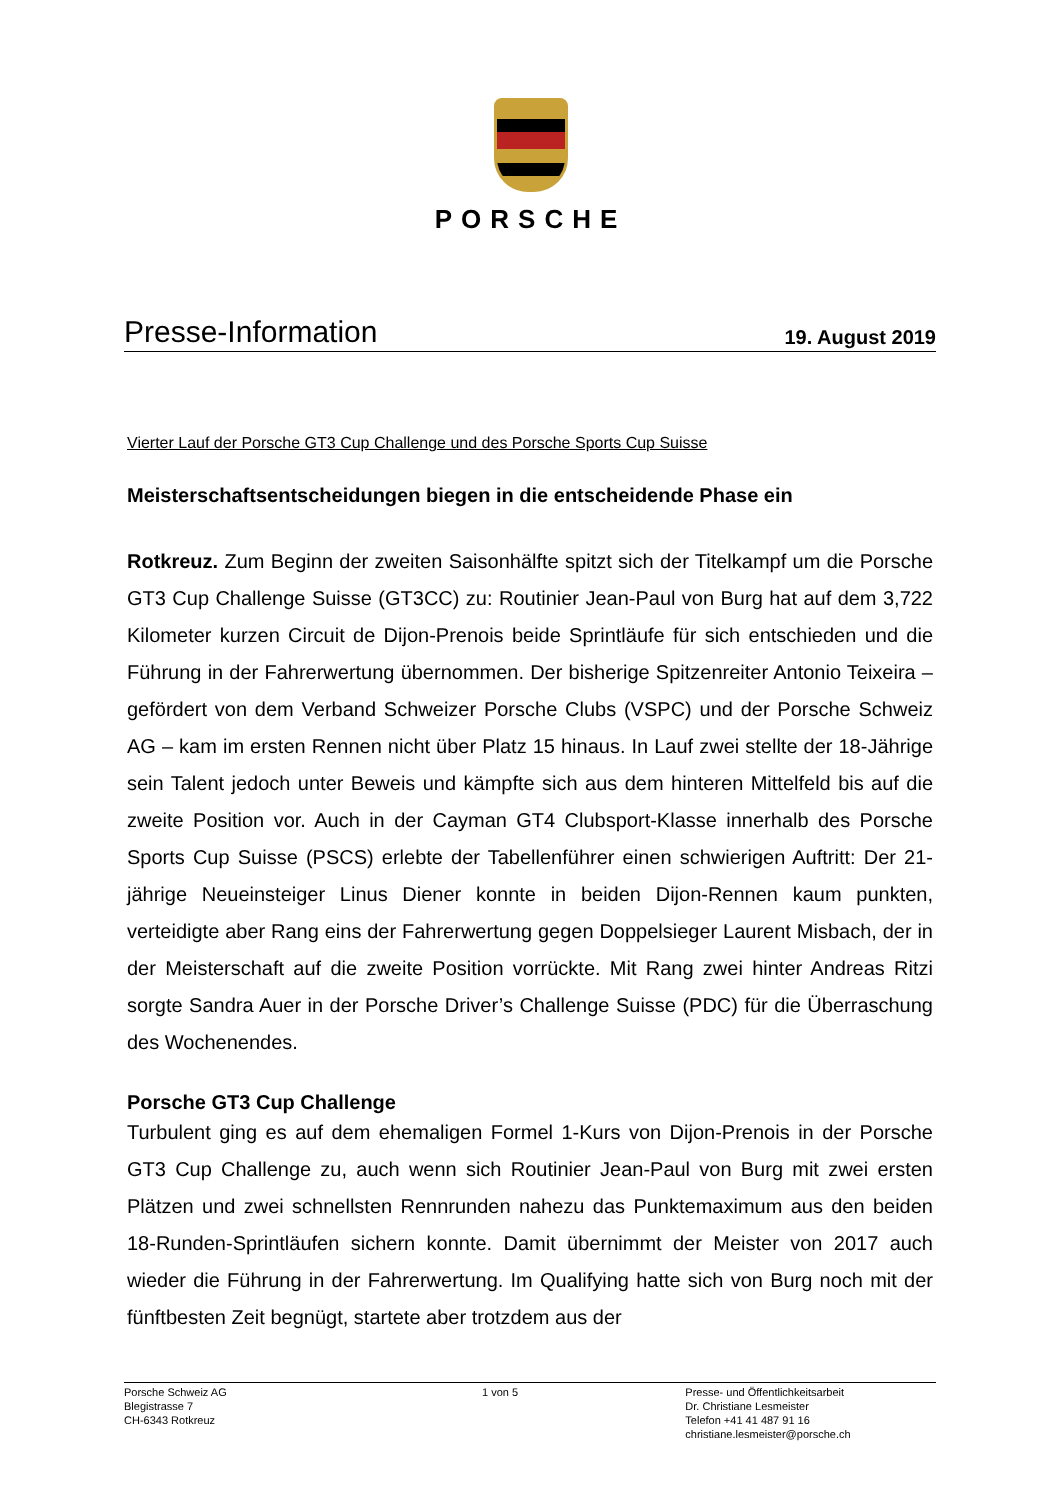PORSCHE
Presse-Information 19. August 2019
Vierter Lauf der Porsche GT3 Cup Challenge und des Porsche Sports Cup Suisse
Meisterschaftsentscheidungen biegen in die entscheidende Phase ein
Rotkreuz. Zum Beginn der zweiten Saisonhälfte spitzt sich der Titelkampf um die Porsche GT3 Cup Challenge Suisse (GT3CC) zu: Routinier Jean-Paul von Burg hat auf dem 3,722 Kilometer kurzen Circuit de Dijon-Prenois beide Sprintläufe für sich entschieden und die Führung in der Fahrerwertung übernommen. Der bisherige Spitzenreiter Antonio Teixeira – gefördert von dem Verband Schweizer Porsche Clubs (VSPC) und der Porsche Schweiz AG – kam im ersten Rennen nicht über Platz 15 hinaus. In Lauf zwei stellte der 18-Jährige sein Talent jedoch unter Beweis und kämpfte sich aus dem hinteren Mittelfeld bis auf die zweite Position vor. Auch in der Cayman GT4 Clubsport-Klasse innerhalb des Porsche Sports Cup Suisse (PSCS) erlebte der Tabellenführer einen schwierigen Auftritt: Der 21-jährige Neueinsteiger Linus Diener konnte in beiden Dijon-Rennen kaum punkten, verteidigte aber Rang eins der Fahrerwertung gegen Doppelsieger Laurent Misbach, der in der Meisterschaft auf die zweite Position vorrückte. Mit Rang zwei hinter Andreas Ritzi sorgte Sandra Auer in der Porsche Driver’s Challenge Suisse (PDC) für die Überraschung des Wochenendes.
Porsche GT3 Cup Challenge
Turbulent ging es auf dem ehemaligen Formel 1-Kurs von Dijon-Prenois in der Porsche GT3 Cup Challenge zu, auch wenn sich Routinier Jean-Paul von Burg mit zwei ersten Plätzen und zwei schnellsten Rennrunden nahezu das Punktemaximum aus den beiden 18-Runden-Sprintläufen sichern konnte. Damit übernimmt der Meister von 2017 auch wieder die Führung in der Fahrerwertung. Im Qualifying hatte sich von Burg noch mit der fünftbesten Zeit begnügt, startete aber trotzdem aus der
Porsche Schweiz AG
Blegistrasse 7
CH-6343 Rotkreuz
1 von 5 Presse- und Öffentlichkeitsarbeit
Dr. Christiane Lesmeister
Telefon +41 41 487 91 16
christiane.lesmeister@porsche.ch